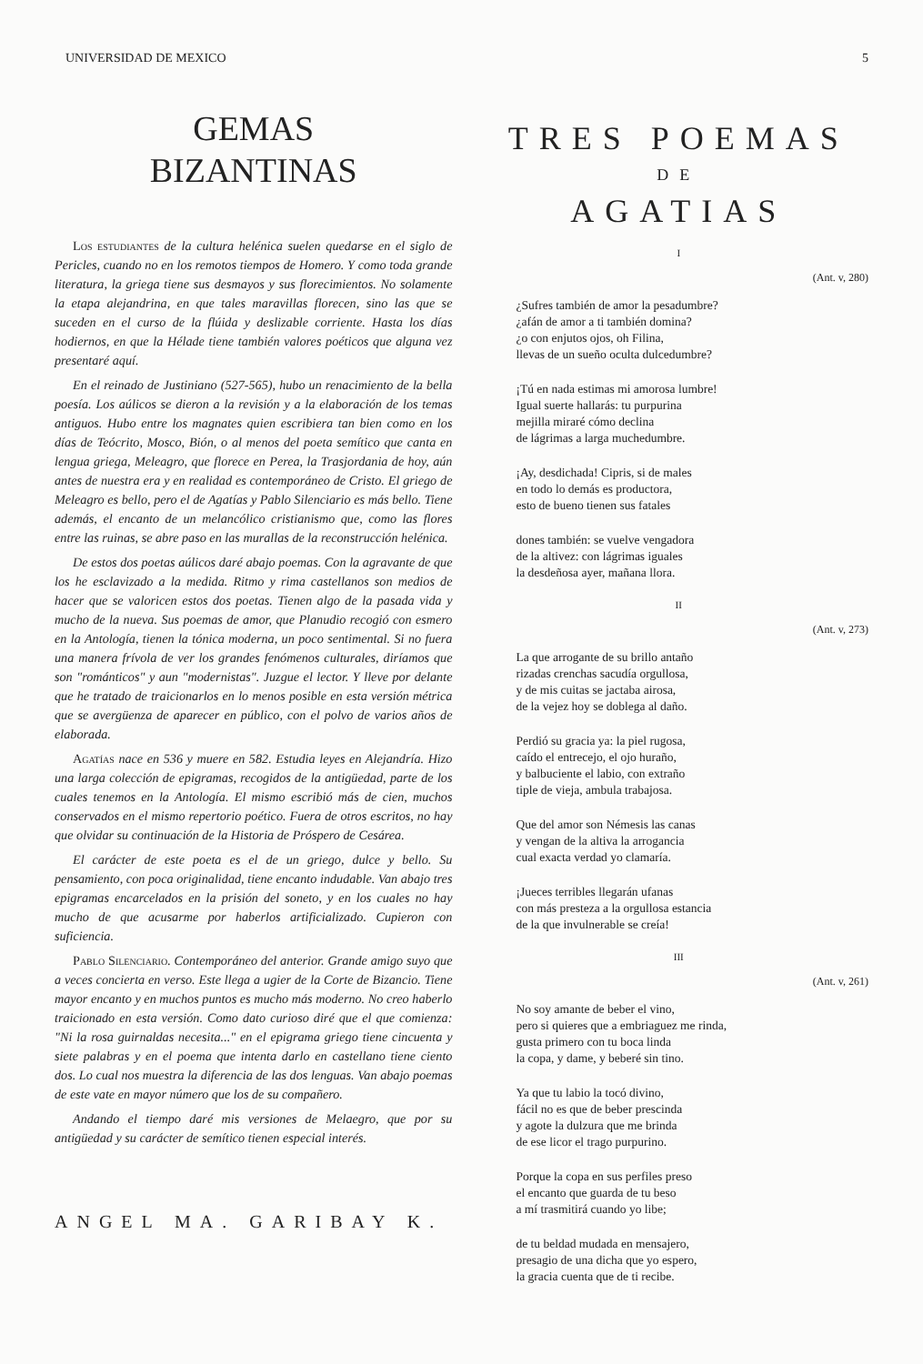UNIVERSIDAD DE MEXICO 5
GEMAS
BIZANTINAS
Los estudiantes de la cultura helénica suelen quedarse en el siglo de Pericles, cuando no en los remotos tiempos de Homero. Y como toda grande literatura, la griega tiene sus desmayos y sus florecimientos. No solamente la etapa alejandrina, en que tales maravillas florecen, sino las que se suceden en el curso de la flúida y deslizable corriente. Hasta los días hodiernos, en que la Hélade tiene también valores poéticos que alguna vez presentaré aquí.
En el reinado de Justiniano (527-565), hubo un renacimiento de la bella poesía. Los aúlicos se dieron a la revisión y a la elaboración de los temas antiguos. Hubo entre los magnates quien escribiera tan bien como en los días de Teócrito, Mosco, Bión, o al menos del poeta semítico que canta en lengua griega, Meleagro, que florece en Perea, la Trasjordania de hoy, aún antes de nuestra era y en realidad es contemporáneo de Cristo. El griego de Meleagro es bello, pero el de Agatías y Pablo Silenciario es más bello. Tiene además, el encanto de un melancólico cristianismo que, como las flores entre las ruinas, se abre paso en las murallas de la reconstrucción helénica.
De estos dos poetas aúlicos daré abajo poemas. Con la agravante de que los he esclavizado a la medida. Ritmo y rima castellanos son medios de hacer que se valoricen estos dos poetas. Tienen algo de la pasada vida y mucho de la nueva. Sus poemas de amor, que Planudio recogió con esmero en la Antología, tienen la tónica moderna, un poco sentimental. Si no fuera una manera frívola de ver los grandes fenómenos culturales, diríamos que son "románticos" y aun "modernistas". Juzgue el lector. Y lleve por delante que he tratado de traicionarlos en lo menos posible en esta versión métrica que se avergüenza de aparecer en público, con el polvo de varios años de elaborada.
Agatías nace en 536 y muere en 582. Estudia leyes en Alejandría. Hizo una larga colección de epigramas, recogidos de la antigüedad, parte de los cuales tenemos en la Antología. El mismo escribió más de cien, muchos conservados en el mismo repertorio poético. Fuera de otros escritos, no hay que olvidar su continuación de la Historia de Próspero de Cesárea.
El carácter de este poeta es el de un griego, dulce y bello. Su pensamiento, con poca originalidad, tiene encanto indudable. Van abajo tres epigramas encarcelados en la prisión del soneto, y en los cuales no hay mucho de que acusarme por haberlos artificializado. Cupieron con suficiencia.
Pablo Silenciario. Contemporáneo del anterior. Grande amigo suyo que a veces concierta en verso. Este llega a ugier de la Corte de Bizancio. Tiene mayor encanto y en muchos puntos es mucho más moderno. No creo haberlo traicionado en esta versión. Como dato curioso diré que el que comienza: "Ni la rosa guirnaldas necesita..." en el epigrama griego tiene cincuenta y siete palabras y en el poema que intenta darlo en castellano tiene ciento dos. Lo cual nos muestra la diferencia de las dos lenguas. Van abajo poemas de este vate en mayor número que los de su compañero.
Andando el tiempo daré mis versiones de Melaegro, que por su antigüedad y su carácter de semítico tienen especial interés.
ANGEL MA. GARIBAY K.
TRES POEMAS
DE
AGATIAS
I
(Ant. v, 280)
¿Sufres también de amor la pesadumbre?
¿afán de amor a ti también domina?
¿o con enjutos ojos, oh Filina,
llevas de un sueño oculta dulcedumbre?
¡Tú en nada estimas mi amorosa lumbre!
Igual suerte hallarás: tu purpurina
mejilla miraré cómo declina
de lágrimas a larga muchedumbre.
¡Ay, desdichada! Cipris, si de males
en todo lo demás es productora,
esto de bueno tienen sus fatales
dones también: se vuelve vengadora
de la altivez: con lágrimas iguales
la desdeñosa ayer, mañana llora.
II
(Ant. v, 273)
La que arrogante de su brillo antaño
rizadas crenchas sacudía orgullosa,
y de mis cuitas se jactaba airosa,
de la vejez hoy se doblega al daño.
Perdió su gracia ya: la piel rugosa,
caído el entrecejo, el ojo huraño,
y balbuciente el labio, con extraño
tiple de vieja, ambula trabajosa.
Que del amor son Némesis las canas
y vengan de la altiva la arrogancia
cual exacta verdad yo clamaría.
¡Jueces terribles llegarán ufanas
con más presteza a la orgullosa estancia
de la que invulnerable se creía!
III
(Ant. v, 261)
No soy amante de beber el vino,
pero si quieres que a embriaguez me rinda,
gusta primero con tu boca linda
la copa, y dame, y beberé sin tino.
Ya que tu labio la tocó divino,
fácil no es que de beber prescinda
y agote la dulzura que me brinda
de ese licor el trago purpurino.
Porque la copa en sus perfiles preso
el encanto que guarda de tu beso
a mí trasmitirá cuando yo libe;
de tu beldad mudada en mensajero,
presagio de una dicha que yo espero,
la gracia cuenta que de ti recibe.